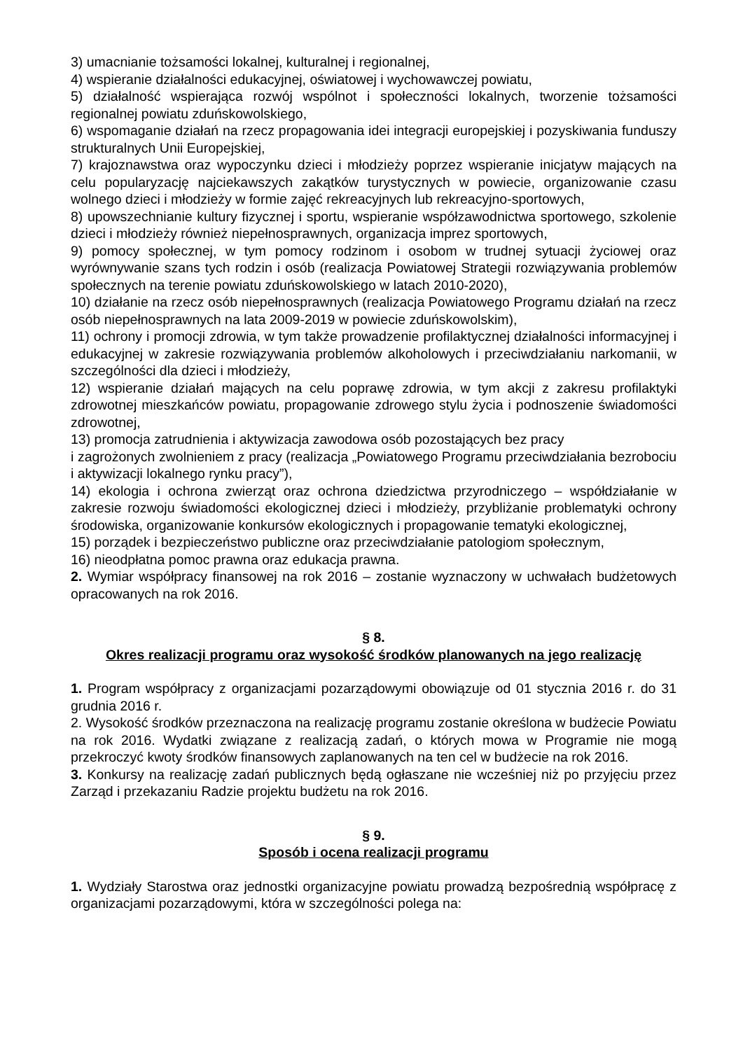3) umacnianie tożsamości lokalnej, kulturalnej i regionalnej,
4) wspieranie działalności edukacyjnej, oświatowej i wychowawczej powiatu,
5) działalność wspierająca rozwój wspólnot i społeczności lokalnych, tworzenie tożsamości regionalnej powiatu zduńskowolskiego,
6) wspomaganie działań na rzecz propagowania idei integracji europejskiej i pozyskiwania funduszy strukturalnych Unii Europejskiej,
7) krajoznawstwa oraz wypoczynku dzieci i młodzieży poprzez wspieranie inicjatyw mających na celu popularyzację najciekawszych zakątków turystycznych w powiecie, organizowanie czasu wolnego dzieci i młodzieży w formie zajęć rekreacyjnych lub rekreacyjno-sportowych,
8) upowszechnianie kultury fizycznej i sportu, wspieranie współzawodnictwa sportowego, szkolenie dzieci i młodzieży również niepełnosprawnych, organizacja imprez sportowych,
9) pomocy społecznej, w tym pomocy rodzinom i osobom w trudnej sytuacji życiowej oraz wyrównywanie szans tych rodzin i osób (realizacja Powiatowej Strategii rozwiązywania problemów społecznych na terenie powiatu zduńskowolskiego w latach 2010-2020),
10) działanie na rzecz osób niepełnosprawnych (realizacja Powiatowego Programu działań na rzecz osób niepełnosprawnych na lata 2009-2019 w powiecie zduńskowolskim),
11) ochrony i promocji zdrowia, w tym także prowadzenie profilaktycznej działalności informacyjnej i edukacyjnej w zakresie rozwiązywania problemów alkoholowych i przeciwdziałaniu narkomanii, w szczególności dla dzieci i młodzieży,
12) wspieranie działań mających na celu poprawę zdrowia, w tym akcji z zakresu profilaktyki zdrowotnej mieszkańców powiatu, propagowanie zdrowego stylu życia i podnoszenie świadomości zdrowotnej,
13) promocja zatrudnienia i aktywizacja zawodowa osób pozostających bez pracy
i zagrożonych zwolnieniem z pracy (realizacja „Powiatowego Programu przeciwdziałania bezrobociu i aktywizacji lokalnego rynku pracy”),
14) ekologia i ochrona zwierząt oraz ochrona dziedzictwa przyrodniczego – współdziałanie w zakresie rozwoju świadomości ekologicznej dzieci i młodzieży, przybliżanie problematyki ochrony środowiska, organizowanie konkursów ekologicznych i propagowanie tematyki ekologicznej,
15) porządek i bezpieczeństwo publiczne oraz przeciwdziałanie patologiom społecznym,
16) nieodpłatna pomoc prawna oraz edukacja prawna.
2. Wymiar współpracy finansowej na rok 2016 – zostanie wyznaczony w uchwałach budżetowych opracowanych na rok 2016.
§ 8.
Okres realizacji programu oraz wysokość środków planowanych na jego realizację
1. Program współpracy z organizacjami pozarządowymi obowiązuje od 01 stycznia 2016 r. do 31 grudnia 2016 r.
2. Wysokość środków przeznaczona na realizację programu zostanie określona w budżecie Powiatu na rok 2016. Wydatki związane z realizacją zadań, o których mowa w Programie nie mogą przekroczyć kwoty środków finansowych zaplanowanych na ten cel w budżecie na rok 2016.
3. Konkursy na realizację zadań publicznych będą ogłaszane nie wcześniej niż po przyjęciu przez Zarząd i przekazaniu Radzie projektu budżetu na rok 2016.
§ 9.
Sposób i ocena realizacji programu
1. Wydziały Starostwa oraz jednostki organizacyjne powiatu prowadzą bezpośrednią współpracę z organizacjami pozarządowymi, która w szczególności polega na: